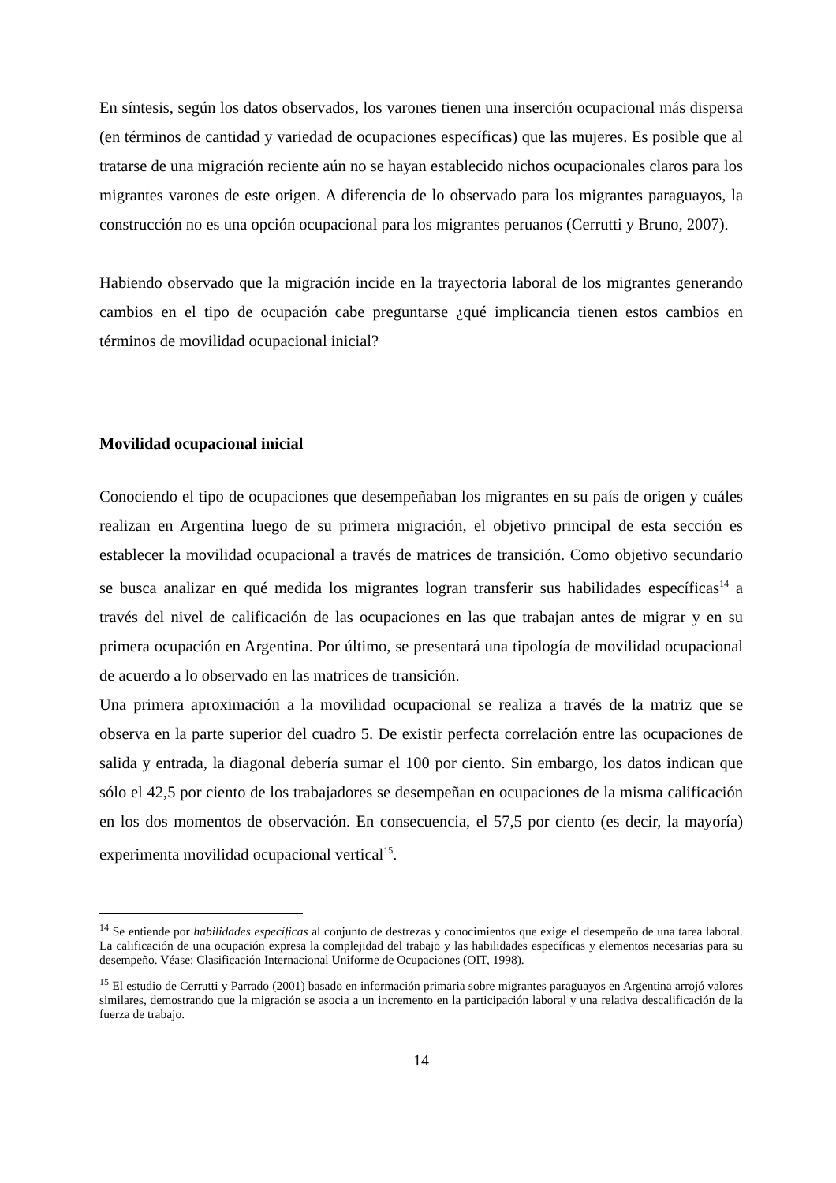En síntesis, según los datos observados, los varones tienen una inserción ocupacional más dispersa (en términos de cantidad y variedad de ocupaciones específicas) que las mujeres. Es posible que al tratarse de una migración reciente aún no se hayan establecido nichos ocupacionales claros para los migrantes varones de este origen. A diferencia de lo observado para los migrantes paraguayos, la construcción no es una opción ocupacional para los migrantes peruanos (Cerrutti y Bruno, 2007).
Habiendo observado que la migración incide en la trayectoria laboral de los migrantes generando cambios en el tipo de ocupación cabe preguntarse ¿qué implicancia tienen estos cambios en términos de movilidad ocupacional inicial?
Movilidad ocupacional inicial
Conociendo el tipo de ocupaciones que desempeñaban los migrantes en su país de origen y cuáles realizan en Argentina luego de su primera migración, el objetivo principal de esta sección es establecer la movilidad ocupacional a través de matrices de transición. Como objetivo secundario se busca analizar en qué medida los migrantes logran transferir sus habilidades específicas<sup>14</sup> a través del nivel de calificación de las ocupaciones en las que trabajan antes de migrar y en su primera ocupación en Argentina. Por último, se presentará una tipología de movilidad ocupacional de acuerdo a lo observado en las matrices de transición.
Una primera aproximación a la movilidad ocupacional se realiza a través de la matriz que se observa en la parte superior del cuadro 5. De existir perfecta correlación entre las ocupaciones de salida y entrada, la diagonal debería sumar el 100 por ciento. Sin embargo, los datos indican que sólo el 42,5 por ciento de los trabajadores se desempeñan en ocupaciones de la misma calificación en los dos momentos de observación. En consecuencia, el 57,5 por ciento (es decir, la mayoría) experimenta movilidad ocupacional vertical<sup>15</sup>.
<sup>14</sup> Se entiende por habilidades específicas al conjunto de destrezas y conocimientos que exige el desempeño de una tarea laboral. La calificación de una ocupación expresa la complejidad del trabajo y las habilidades específicas y elementos necesarias para su desempeño. Véase: Clasificación Internacional Uniforme de Ocupaciones (OIT, 1998).
<sup>15</sup> El estudio de Cerrutti y Parrado (2001) basado en información primaria sobre migrantes paraguayos en Argentina arrojó valores similares, demostrando que la migración se asocia a un incremento en la participación laboral y una relativa descalificación de la fuerza de trabajo.
14